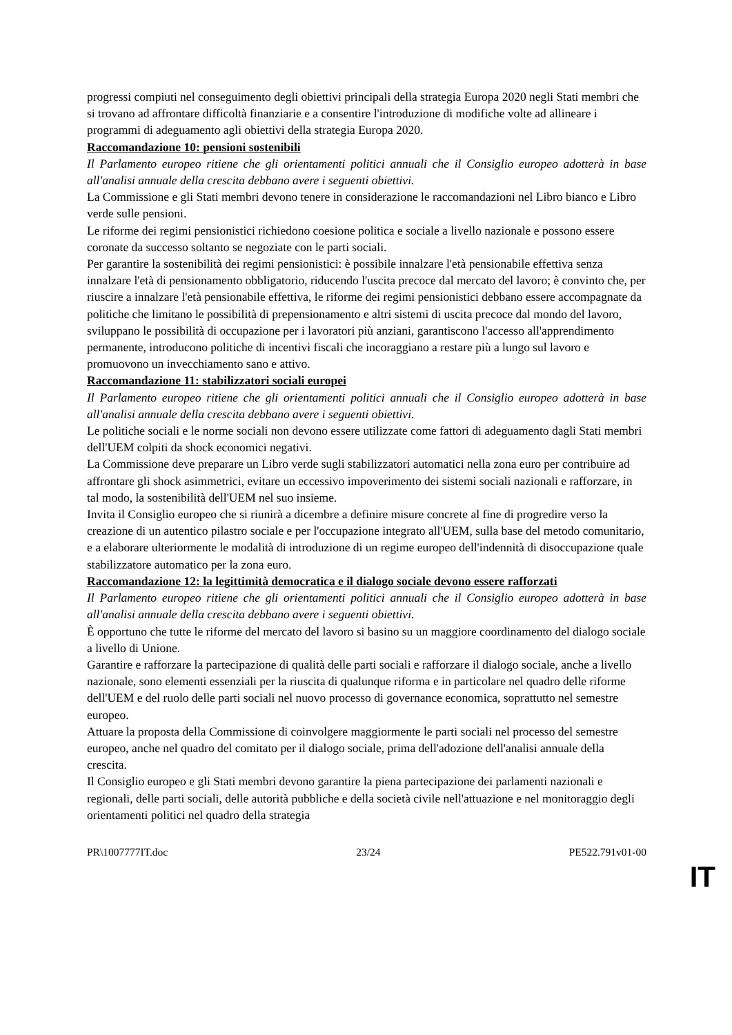progressi compiuti nel conseguimento degli obiettivi principali della strategia Europa 2020 negli Stati membri che si trovano ad affrontare difficoltà finanziarie e a consentire l'introduzione di modifiche volte ad allineare i programmi di adeguamento agli obiettivi della strategia Europa 2020.
Raccomandazione 10: pensioni sostenibili
Il Parlamento europeo ritiene che gli orientamenti politici annuali che il Consiglio europeo adotterà in base all'analisi annuale della crescita debbano avere i seguenti obiettivi.
La Commissione e gli Stati membri devono tenere in considerazione le raccomandazioni nel Libro bianco e Libro verde sulle pensioni.
Le riforme dei regimi pensionistici richiedono coesione politica e sociale a livello nazionale e possono essere coronate da successo soltanto se negoziate con le parti sociali.
Per garantire la sostenibilità dei regimi pensionistici: è possibile innalzare l'età pensionabile effettiva senza innalzare l'età di pensionamento obbligatorio, riducendo l'uscita precoce dal mercato del lavoro; è convinto che, per riuscire a innalzare l'età pensionabile effettiva, le riforme dei regimi pensionistici debbano essere accompagnate da politiche che limitano le possibilità di prepensionamento e altri sistemi di uscita precoce dal mondo del lavoro, sviluppano le possibilità di occupazione per i lavoratori più anziani, garantiscono l'accesso all'apprendimento permanente, introducono politiche di incentivi fiscali che incoraggiano a restare più a lungo sul lavoro e promuovono un invecchiamento sano e attivo.
Raccomandazione 11: stabilizzatori sociali europei
Il Parlamento europeo ritiene che gli orientamenti politici annuali che il Consiglio europeo adotterà in base all'analisi annuale della crescita debbano avere i seguenti obiettivi.
Le politiche sociali e le norme sociali non devono essere utilizzate come fattori di adeguamento dagli Stati membri dell'UEM colpiti da shock economici negativi.
La Commissione deve preparare un Libro verde sugli stabilizzatori automatici nella zona euro per contribuire ad affrontare gli shock asimmetrici, evitare un eccessivo impoverimento dei sistemi sociali nazionali e rafforzare, in tal modo, la sostenibilità dell'UEM nel suo insieme.
Invita il Consiglio europeo che si riunirà a dicembre a definire misure concrete al fine di progredire verso la creazione di un autentico pilastro sociale e per l'occupazione integrato all'UEM, sulla base del metodo comunitario, e a elaborare ulteriormente le modalità di introduzione di un regime europeo dell'indennità di disoccupazione quale stabilizzatore automatico per la zona euro.
Raccomandazione 12: la legittimità democratica e il dialogo sociale devono essere rafforzati
Il Parlamento europeo ritiene che gli orientamenti politici annuali che il Consiglio europeo adotterà in base all'analisi annuale della crescita debbano avere i seguenti obiettivi.
È opportuno che tutte le riforme del mercato del lavoro si basino su un maggiore coordinamento del dialogo sociale a livello di Unione.
Garantire e rafforzare la partecipazione di qualità delle parti sociali e rafforzare il dialogo sociale, anche a livello nazionale, sono elementi essenziali per la riuscita di qualunque riforma e in particolare nel quadro delle riforme dell'UEM e del ruolo delle parti sociali nel nuovo processo di governance economica, soprattutto nel semestre europeo.
Attuare la proposta della Commissione di coinvolgere maggiormente le parti sociali nel processo del semestre europeo, anche nel quadro del comitato per il dialogo sociale, prima dell'adozione dell'analisi annuale della crescita.
Il Consiglio europeo e gli Stati membri devono garantire la piena partecipazione dei parlamenti nazionali e regionali, delle parti sociali, delle autorità pubbliche e della società civile nell'attuazione e nel monitoraggio degli orientamenti politici nel quadro della strategia
PR\1007777IT.doc 23/24 PE522.791v01-00
IT